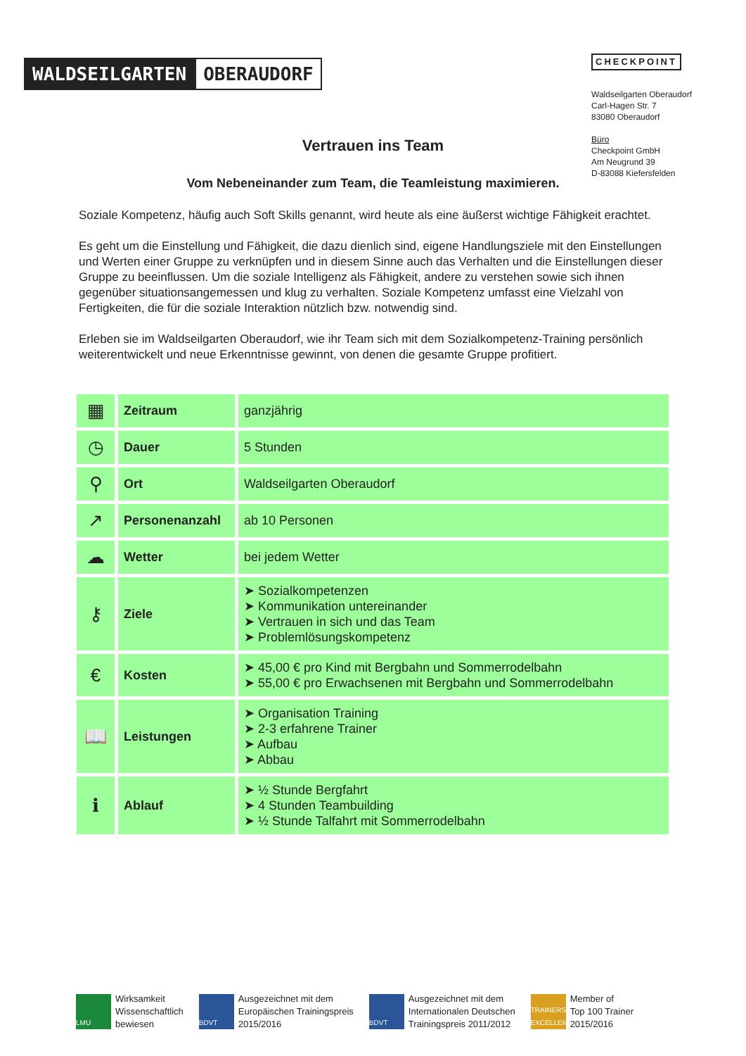WALDSEILGARTEN OBERAUDORF
CHECKPOINT
Waldseilgarten Oberaudorf
Carl-Hagen Str. 7
83080 Oberaudorf
Büro
Checkpoint GmbH
Am Neugrund 39
D-83088 Kiefersfelden
Vertrauen ins Team
Vom Nebeneinander zum Team, die Teamleistung maximieren.
Soziale Kompetenz, häufig auch Soft Skills genannt, wird heute als eine äußerst wichtige Fähigkeit erachtet.
Es geht um die Einstellung und Fähigkeit, die dazu dienlich sind, eigene Handlungsziele mit den Einstellungen und Werten einer Gruppe zu verknüpfen und in diesem Sinne auch das Verhalten und die Einstellungen dieser Gruppe zu beeinflussen. Um die soziale Intelligenz als Fähigkeit, andere zu verstehen sowie sich ihnen gegenüber situationsangemessen und klug zu verhalten. Soziale Kompetenz umfasst eine Vielzahl von Fertigkeiten, die für die soziale Interaktion nützlich bzw. notwendig sind.
Erleben sie im Waldseilgarten Oberaudorf, wie ihr Team sich mit dem Sozialkompetenz-Training persönlich weiterentwickelt und neue Erkenntnisse gewinnt, von denen die gesamte Gruppe profitiert.
| ▦ | Zeitraum | ganzjährig |
| ◷ | Dauer | 5 Stunden |
| ⚲ | Ort | Waldseilgarten Oberaudorf |
| ↗ | Personenanzahl | ab 10 Personen |
| ☁ | Wetter | bei jedem Wetter |
| ⚷ | Ziele | ➤ Sozialkompetenzen ➤ Kommunikation untereinander ➤ Vertrauen in sich und das Team ➤ Problemlösungskompetenz |
| € | Kosten | ➤ 45,00 € pro Kind mit Bergbahn und Sommerrodelbahn ➤ 55,00 € pro Erwachsenen mit Bergbahn und Sommerrodelbahn |
| 📖 | Leistungen | ➤ Organisation Training ➤ 2-3 erfahrene Trainer ➤ Aufbau ➤ Abbau |
| ℹ | Ablauf | ➤ ½ Stunde Bergfahrt ➤ 4 Stunden Teambuilding ➤ ½ Stunde Talfahrt mit Sommerrodelbahn |
LMU Wirksamkeit
Wissenschaftlich
bewiesen
BDVT Ausgezeichnet mit dem
Europäischen Trainingspreis
2015/2016
BDVT Ausgezeichnet mit dem
Internationalen Deutschen
Trainingspreis 2011/2012
TRAINERS EXCELLENCE Member of
Top 100 Trainer
2015/2016